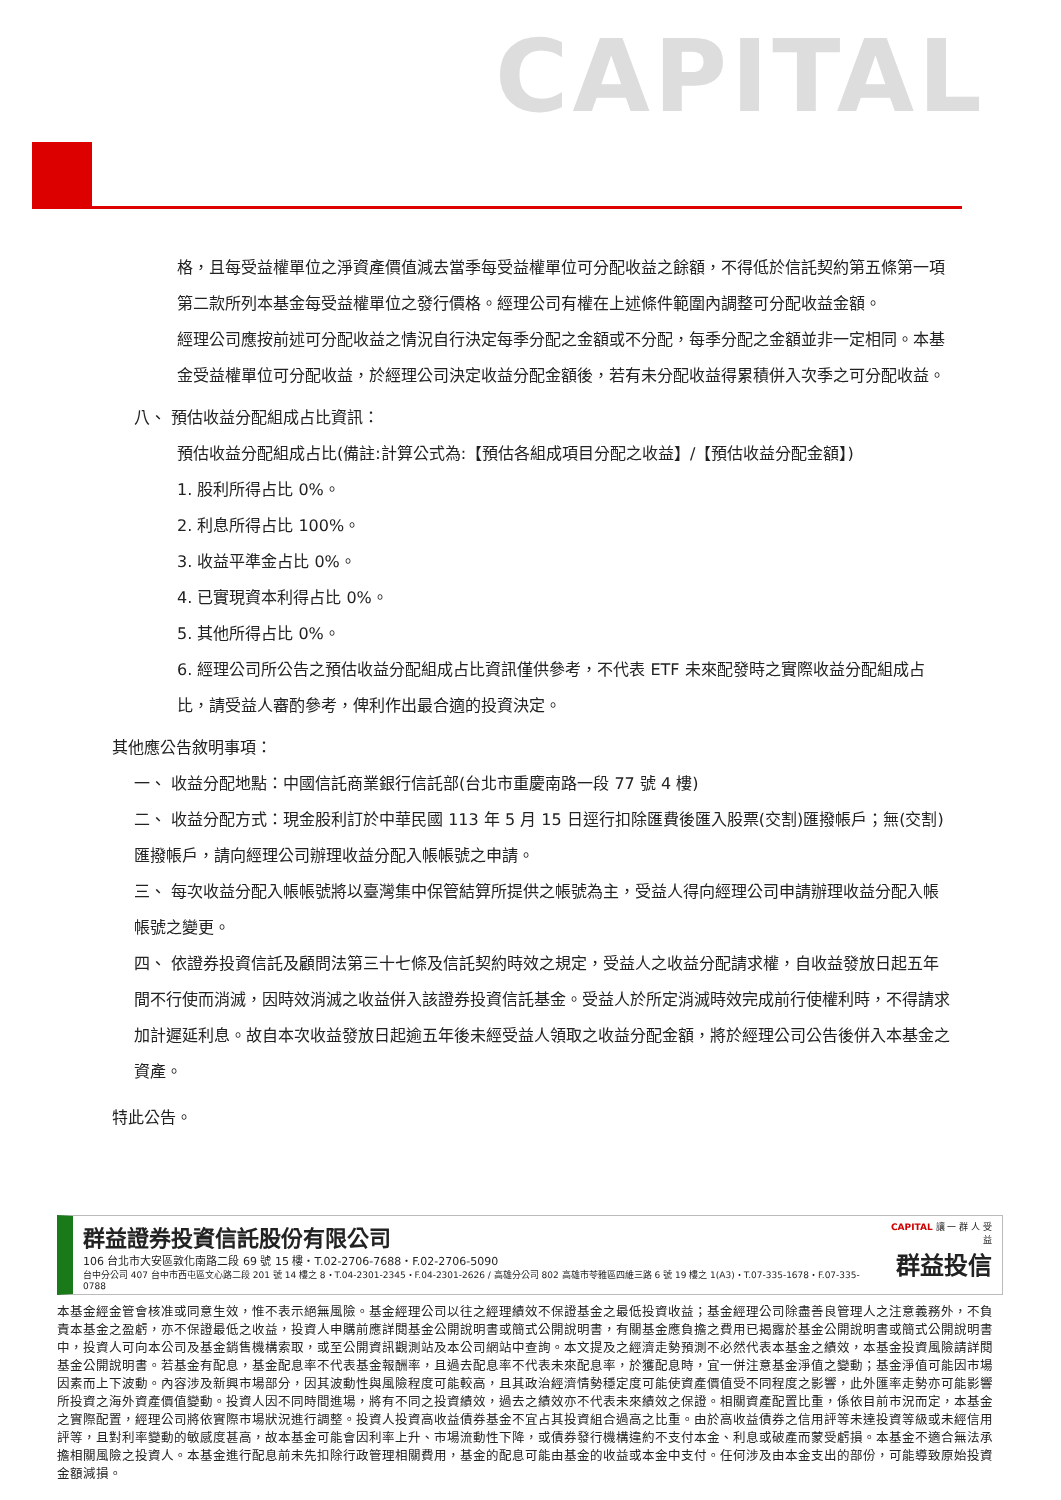CAPITAL
格，且每受益權單位之淨資產價值減去當季每受益權單位可分配收益之餘額，不得低於信託契約第五條第一項第二款所列本基金每受益權單位之發行價格。經理公司有權在上述條件範圍內調整可分配收益金額。
經理公司應按前述可分配收益之情況自行決定每季分配之金額或不分配，每季分配之金額並非一定相同。本基金受益權單位可分配收益，於經理公司決定收益分配金額後，若有未分配收益得累積併入次季之可分配收益。
八、 預估收益分配組成占比資訊：
預估收益分配組成占比(備註:計算公式為:【預估各組成項目分配之收益】/【預估收益分配金額】)
1. 股利所得占比 0%。
2. 利息所得占比 100%。
3. 收益平準金占比 0%。
4. 已實現資本利得占比 0%。
5. 其他所得占比 0%。
6. 經理公司所公告之預估收益分配組成占比資訊僅供參考，不代表 ETF 未來配發時之實際收益分配組成占比，請受益人審酌參考，俾利作出最合適的投資決定。
其他應公告敘明事項：
一、 收益分配地點：中國信託商業銀行信託部(台北市重慶南路一段 77 號 4 樓)
二、 收益分配方式：現金股利訂於中華民國 113 年 5 月 15 日逕行扣除匯費後匯入股票(交割)匯撥帳戶；無(交割)匯撥帳戶，請向經理公司辦理收益分配入帳帳號之申請。
三、 每次收益分配入帳帳號將以臺灣集中保管結算所提供之帳號為主，受益人得向經理公司申請辦理收益分配入帳帳號之變更。
四、 依證券投資信託及顧問法第三十七條及信託契約時效之規定，受益人之收益分配請求權，自收益發放日起五年間不行使而消滅，因時效消滅之收益併入該證券投資信託基金。受益人於所定消滅時效完成前行使權利時，不得請求加計遲延利息。故自本次收益發放日起逾五年後未經受益人領取之收益分配金額，將於經理公司公告後併入本基金之資產。
特此公告。
群益證券投資信託股份有限公司
106 台北市大安區敦化南路二段 69 號 15 樓・T.02-2706-7688・F.02-2706-5090
台中分公司 407 台中市西屯區文心路二段 201 號 14 樓之 8・T.04-2301-2345・F.04-2301-2626 / 高雄分公司 802 高雄市苓雅區四維三路 6 號 19 樓之 1(A3)・T.07-335-1678・F.07-335-0788
CAPITAL 讓 一 群 人 受 益
群益投信
本基金經金管會核准或同意生效，惟不表示絕無風險。基金經理公司以往之經理績效不保證基金之最低投資收益；基金經理公司除盡善良管理人之注意義務外，不負責本基金之盈虧，亦不保證最低之收益，投資人申購前應詳閱基金公開說明書或簡式公開說明書，有關基金應負擔之費用已揭露於基金公開說明書或簡式公開說明書中，投資人可向本公司及基金銷售機構索取，或至公開資訊觀測站及本公司網站中查詢。本文提及之經濟走勢預測不必然代表本基金之績效，本基金投資風險請詳閱基金公開說明書。若基金有配息，基金配息率不代表基金報酬率，且過去配息率不代表未來配息率，於獲配息時，宜一併注意基金淨值之變動；基金淨值可能因市場因素而上下波動。內容涉及新興市場部分，因其波動性與風險程度可能較高，且其政治經濟情勢穩定度可能使資產價值受不同程度之影響，此外匯率走勢亦可能影響所投資之海外資產價值變動。投資人因不同時間進場，將有不同之投資績效，過去之績效亦不代表未來績效之保證。相關資產配置比重，係依目前市況而定，本基金之實際配置，經理公司將依實際市場狀況進行調整。投資人投資高收益債券基金不宜占其投資組合過高之比重。由於高收益債券之信用評等未達投資等級或未經信用評等，且對利率變動的敏感度甚高，故本基金可能會因利率上升、市場流動性下降，或債券發行機構違約不支付本金、利息或破產而蒙受虧損。本基金不適合無法承擔相關風險之投資人。本基金進行配息前未先扣除行政管理相關費用，基金的配息可能由基金的收益或本金中支付。任何涉及由本金支出的部份，可能導致原始投資金額減損。